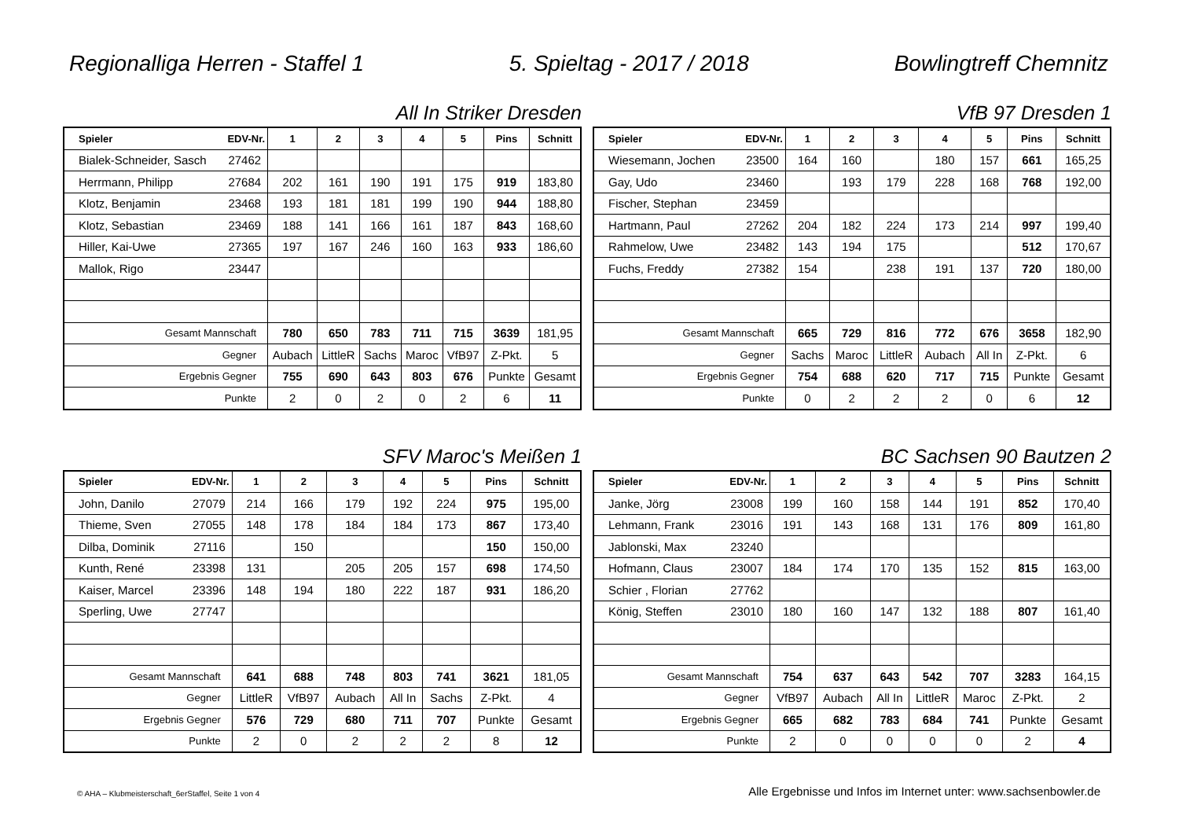Regionalliga Herren - Staffel 1 5. Spieltag - 2017 / 2018 Bowlingtreff Chemnitz
All In Striker Dresden
| Spieler | EDV-Nr. | 1 | 2 | 3 | 4 | 5 | Pins | Schnitt |
| --- | --- | --- | --- | --- | --- | --- | --- | --- |
| Bialek-Schneider, Sasch | 27462 | | | | | | | |
| Herrmann, Philipp | 27684 | 202 | 161 | 190 | 191 | 175 | 919 | 183,80 |
| Klotz, Benjamin | 23468 | 193 | 181 | 181 | 199 | 190 | 944 | 188,80 |
| Klotz, Sebastian | 23469 | 188 | 141 | 166 | 161 | 187 | 843 | 168,60 |
| Hiller, Kai-Uwe | 27365 | 197 | 167 | 246 | 160 | 163 | 933 | 186,60 |
| Mallok, Rigo | 23447 | | | | | | | |
| Gesamt Mannschaft | | 780 | 650 | 783 | 711 | 715 | 3639 | 181,95 |
| Gegner | | Aubach | LittleR | Sachs | Maroc | VfB97 | Z-Pkt. | 5 |
| Ergebnis Gegner | | 755 | 690 | 643 | 803 | 676 | Punkte | Gesamt |
| Punkte | | 2 | 0 | 2 | 0 | 2 | 6 | 11 |
VfB 97 Dresden 1
| Spieler | EDV-Nr. | 1 | 2 | 3 | 4 | 5 | Pins | Schnitt |
| --- | --- | --- | --- | --- | --- | --- | --- | --- |
| Wiesemann, Jochen | 23500 | 164 | 160 | | 180 | 157 | 661 | 165,25 |
| Gay, Udo | 23460 | | 193 | 179 | 228 | 168 | 768 | 192,00 |
| Fischer, Stephan | 23459 | | | | | | | |
| Hartmann, Paul | 27262 | 204 | 182 | 224 | 173 | 214 | 997 | 199,40 |
| Rahmelow, Uwe | 23482 | 143 | 194 | 175 | | | 512 | 170,67 |
| Fuchs, Freddy | 27382 | 154 | | 238 | 191 | 137 | 720 | 180,00 |
| Gesamt Mannschaft | | 665 | 729 | 816 | 772 | 676 | 3658 | 182,90 |
| Gegner | | Sachs | Maroc | LittleR | Aubach | All In | Z-Pkt. | 6 |
| Ergebnis Gegner | | 754 | 688 | 620 | 717 | 715 | Punkte | Gesamt |
| Punkte | | 0 | 2 | 2 | 2 | 0 | 6 | 12 |
SFV Maroc's Meißen 1
| Spieler | EDV-Nr. | 1 | 2 | 3 | 4 | 5 | Pins | Schnitt |
| --- | --- | --- | --- | --- | --- | --- | --- | --- |
| John, Danilo | 27079 | 214 | 166 | 179 | 192 | 224 | 975 | 195,00 |
| Thieme, Sven | 27055 | 148 | 178 | 184 | 184 | 173 | 867 | 173,40 |
| Dilba, Dominik | 27116 | | 150 | | | | 150 | 150,00 |
| Kunth, René | 23398 | 131 | | 205 | 205 | 157 | 698 | 174,50 |
| Kaiser, Marcel | 23396 | 148 | 194 | 180 | 222 | 187 | 931 | 186,20 |
| Sperling, Uwe | 27747 | | | | | | | |
| Gesamt Mannschaft | | 641 | 688 | 748 | 803 | 741 | 3621 | 181,05 |
| Gegner | | LittleR | VfB97 | Aubach | All In | Sachs | Z-Pkt. | 4 |
| Ergebnis Gegner | | 576 | 729 | 680 | 711 | 707 | Punkte | Gesamt |
| Punkte | | 2 | 0 | 2 | 2 | 2 | 8 | 12 |
BC Sachsen 90 Bautzen 2
| Spieler | EDV-Nr. | 1 | 2 | 3 | 4 | 5 | Pins | Schnitt |
| --- | --- | --- | --- | --- | --- | --- | --- | --- |
| Janke, Jörg | 23008 | 199 | 160 | 158 | 144 | 191 | 852 | 170,40 |
| Lehmann, Frank | 23016 | 191 | 143 | 168 | 131 | 176 | 809 | 161,80 |
| Jablonski, Max | 23240 | | | | | | | |
| Hofmann, Claus | 23007 | 184 | 174 | 170 | 135 | 152 | 815 | 163,00 |
| Schier , Florian | 27762 | | | | | | | |
| König, Steffen | 23010 | 180 | 160 | 147 | 132 | 188 | 807 | 161,40 |
| Gesamt Mannschaft | | 754 | 637 | 643 | 542 | 707 | 3283 | 164,15 |
| Gegner | | VfB97 | Aubach | All In | LittleR | Maroc | Z-Pkt. | 2 |
| Ergebnis Gegner | | 665 | 682 | 783 | 684 | 741 | Punkte | Gesamt |
| Punkte | | 2 | 0 | 0 | 0 | 0 | 2 | 4 |
© AHA – Klubmeisterschaft_6erStaffel, Seite 1 von 4 Alle Ergebnisse und Infos im Internet unter: www.sachsenbowler.de